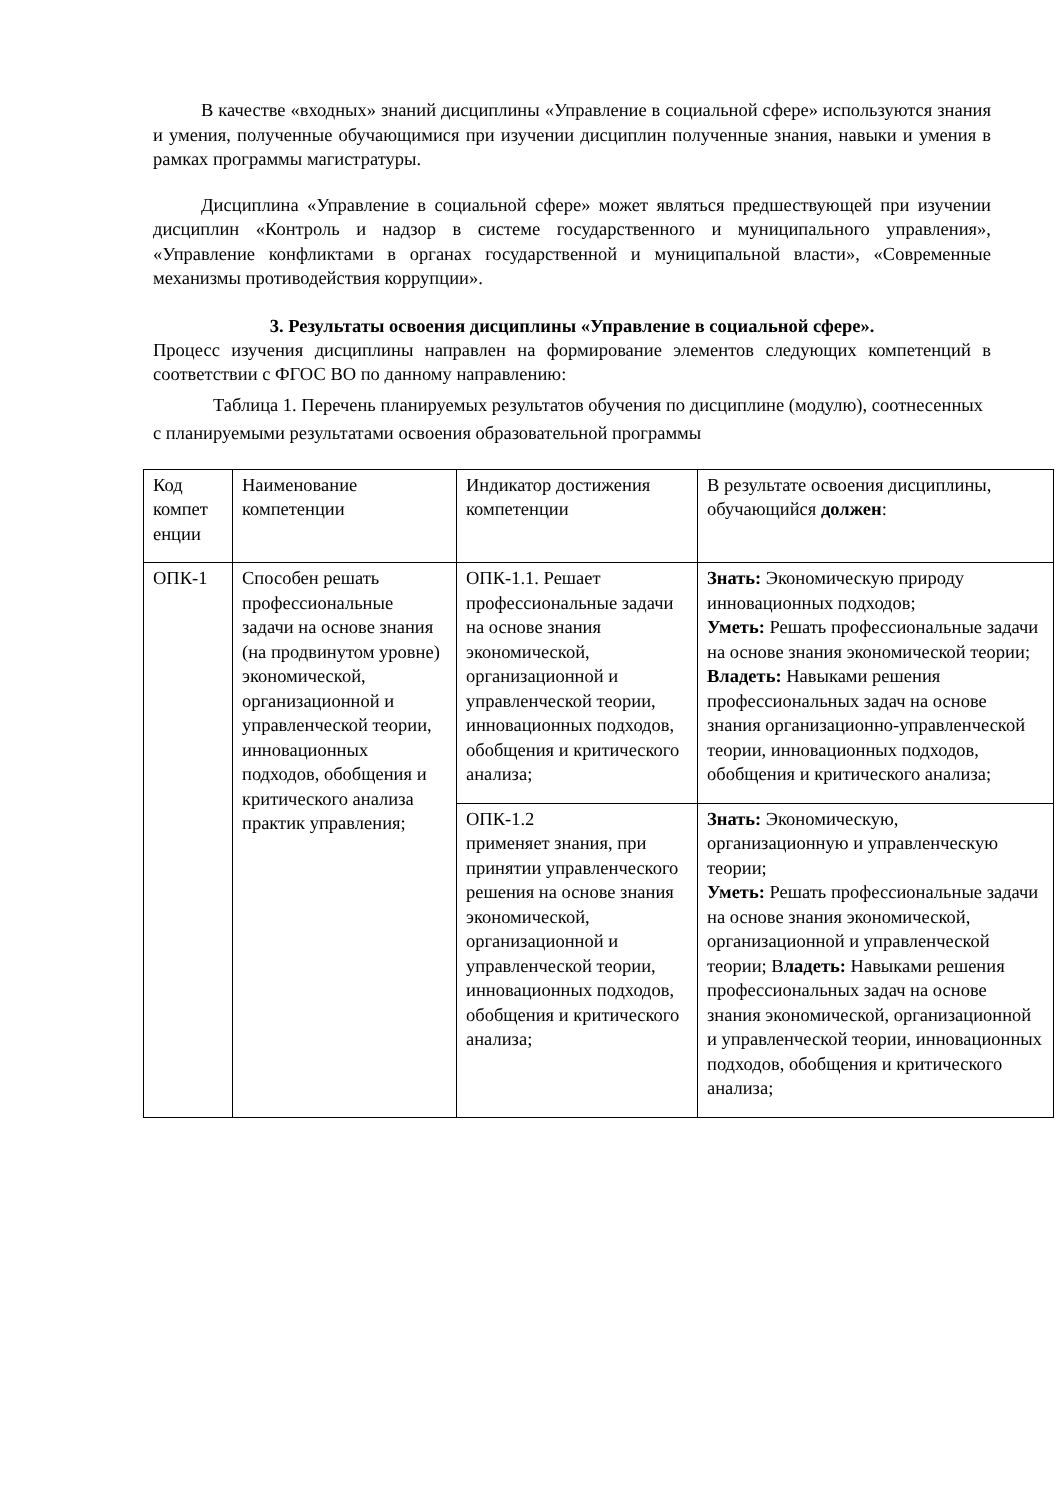В качестве «входных» знаний дисциплины «Управление в социальной сфере» используются знания и умения, полученные обучающимися при изучении дисциплин полученные знания, навыки и умения в рамках программы магистратуры.
Дисциплина «Управление в социальной сфере» может являться предшествующей при изучении дисциплин «Контроль и надзор в системе государственного и муниципального управления», «Управление конфликтами в органах государственной и муниципальной власти», «Современные механизмы противодействия коррупции».
3. Результаты освоения дисциплины «Управление в социальной сфере».
Процесс изучения дисциплины направлен на формирование элементов следующих компетенций в соответствии с ФГОС ВО по данному направлению:
Таблица 1. Перечень планируемых результатов обучения по дисциплине (модулю), соотнесенных с планируемыми результатами освоения образовательной программы
| Код компет енции | Наименование компетенции | Индикатор достижения компетенции | В результате освоения дисциплины, обучающийся должен : |
| ОПК-1 | Способен решать профессиональные задачи на основе знания (на продвинутом уровне) экономической, организационной и управленческой теории, инновационных подходов, обобщения и критического анализа практик управления; | ОПК-1.1. Решает профессиональные задачи на основе знания экономической, организационной и управленческой теории, инновационных подходов, обобщения и критического анализа; | Знать: Экономическую природу инновационных подходов; Уметь: Решать профессиональные задачи на основе знания экономической теории; Владеть: Навыками решения профессиональных задач на основе знания организационно-управленческой теории, инновационных подходов, обобщения и критического анализа; |
| | | ОПК-1.2 применяет знания, при принятии управленческого решения на основе знания экономической, организационной и управленческой теории, инновационных подходов, обобщения и критического анализа; | Знать: Экономическую, организационную и управленческую теории; Уметь: Решать профессиональные задачи на основе знания экономической, организационной и управленческой теории; В ладеть: Навыками решения профессиональных задач на основе знания экономической, организационной и управленческой теории, инновационных подходов, обобщения и критического анализа; |